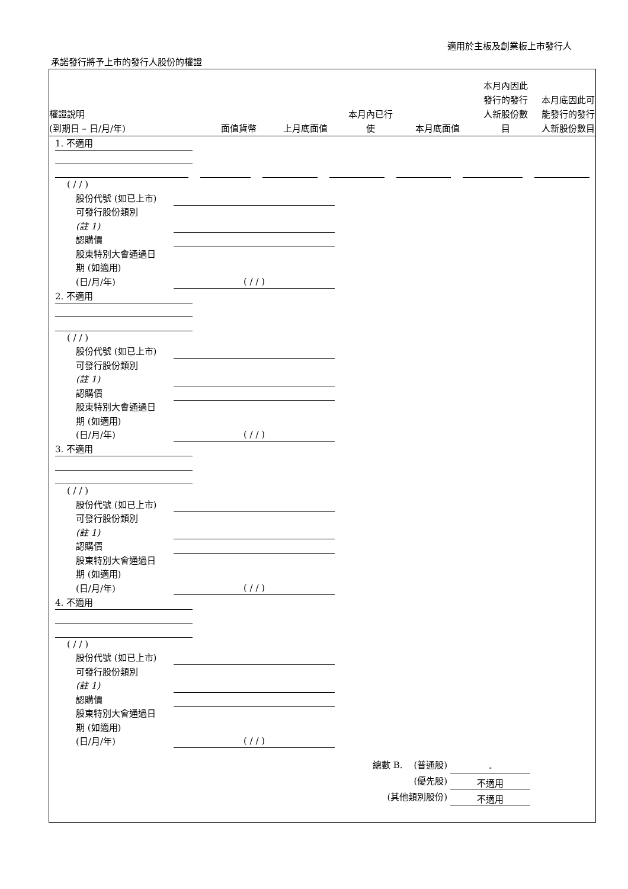適用於主板及創業板上市發行人
承諾發行將予上市的發行人股份的權證
權證說明
(到期日 – 日/月/年)
面值貨幣
上月底面值
本月內已行
使
本月底面值
本月內因此
發行的發行
人新股份數
目
本月底因此可
能發行的發行
人新股份數目
1. 不適用
( / / )
股份代號 (如已上市)
可發行股份類別
(註 1)
認購價
股東特別大會通過日
期 (如適用)
(日/月/年) ( / / )
2. 不適用
( / / )
股份代號 (如已上市)
可發行股份類別
(註 1)
認購價
股東特別大會通過日
期 (如適用)
(日/月/年) ( / / )
3. 不適用
( / / )
股份代號 (如已上市)
可發行股份類別
(註 1)
認購價
股東特別大會通過日
期 (如適用)
(日/月/年) ( / / )
4. 不適用
( / / )
股份代號 (如已上市)
可發行股份類別
(註 1)
認購價
股東特別大會通過日
期 (如適用)
(日/月/年) ( / / )
總數 B. (普通股) -
(優先股) 不適用
(其他類別股份) 不適用